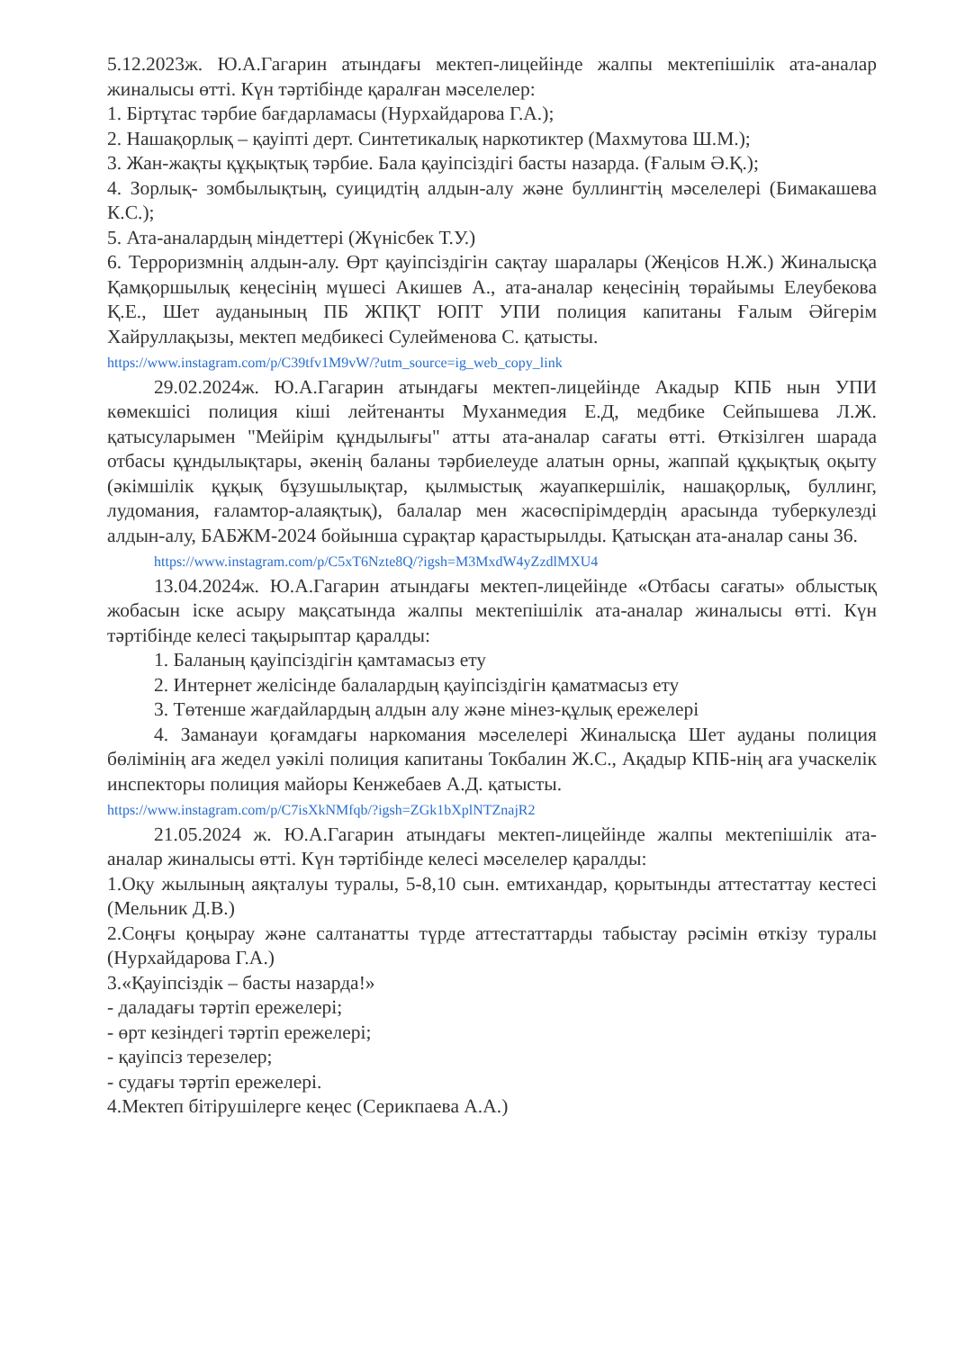5.12.2023ж. Ю.А.Гагарин атындағы мектеп-лицейінде жалпы мектепішілік ата-аналар жиналысы өтті. Күн тәртібінде қаралған мәселелер:
1. Біртұтас тәрбие бағдарламасы (Нурхайдарова Г.А.);
2. Нашақорлық – қауіпті дерт. Синтетикалық наркотиктер (Махмутова Ш.М.);
3. Жан-жақты құқықтық тәрбие. Бала қауіпсіздігі басты назарда. (Ғалым Ә.Қ.);
4. Зорлық- зомбылықтың, суицидтің алдын-алу және буллингтің мәселелері (Бимакашева К.С.);
5. Ата-аналардың міндеттері (Жүнісбек Т.У.)
6. Терроризмнің алдын-алу. Өрт қауіпсіздігін сақтау шаралары (Жеңісов Н.Ж.) Жиналысқа Қамқоршылық кеңесінің мүшесі Акишев А., ата-аналар кеңесінің төрайымы Елеубекова Қ.Е., Шет ауданының ПБ ЖПҚТ ЮПТ УПИ полиция капитаны Ғалым Әйгерім Хайруллақызы, мектеп медбикесі Сулейменова С. қатысты.
https://www.instagram.com/p/C39tfv1M9vW/?utm_source=ig_web_copy_link
29.02.2024ж. Ю.А.Гагарин атындағы мектеп-лицейінде Акадыр КПБ нын УПИ көмекшісі полиция кіші лейтенанты Муханмедия Е.Д, медбике Сейпышева Л.Ж. қатысуларымен "Мейірім құндылығы" атты ата-аналар сағаты өтті. Өткізілген шарада отбасы құндылықтары, әкенің баланы тәрбиелеуде алатын орны, жаппай құқықтық оқыту (әкімшілік құқық бұзушылықтар, қылмыстық жауапкершілік, нашақорлық, буллинг, лудомания, ғаламтор-алаяқтық), балалар мен жасөспірімдердің арасында туберкулезді алдын-алу, БАБЖМ-2024 бойынша сұрақтар қарастырылды. Қатысқан ата-аналар саны 36.
https://www.instagram.com/p/C5xT6Nzte8Q/?igsh=M3MxdW4yZzdlMXU4
13.04.2024ж. Ю.А.Гагарин атындағы мектеп-лицейінде «Отбасы сағаты» облыстық жобасын іске асыру мақсатында жалпы мектепішілік ата-аналар жиналысы өтті. Күн тәртібінде келесі тақырыптар қаралды:
1. Баланың қауіпсіздігін қамтамасыз ету
2. Интернет желісінде балалардың қауіпсіздігін қаматмасыз ету
3. Төтенше жағдайлардың алдын алу және мінез-құлық ережелері
4. Заманауи қоғамдағы наркомания мәселелері Жиналысқа Шет ауданы полиция бөлімінің аға жедел уәкілі полиция капитаны Токбалин Ж.С., Ақадыр КПБ-нің аға учаскелік инспекторы полиция майоры Кенжебаев А.Д. қатысты.
https://www.instagram.com/p/C7isXkNMfqb/?igsh=ZGk1bXplNTZnajR2
21.05.2024 ж. Ю.А.Гагарин атындағы мектеп-лицейінде жалпы мектепішілік ата-аналар жиналысы өтті. Күн тәртібінде келесі мәселелер қаралды:
1.Оқу жылының аяқталуы туралы, 5-8,10 сын. емтихандар, қорытынды аттестаттау кестесі (Мельник Д.В.)
2.Соңғы қоңырау және салтанатты түрде аттестаттарды табыстау рәсімін өткізу туралы (Нурхайдарова Г.А.)
3.«Қауіпсіздік – басты назарда!»
- даладағы тәртіп ережелері;
- өрт кезіндегі тәртіп ережелері;
- қауіпсіз терезелер;
- судағы тәртіп ережелері.
4.Мектеп бітірушілерге кеңес (Серикпаева А.А.)